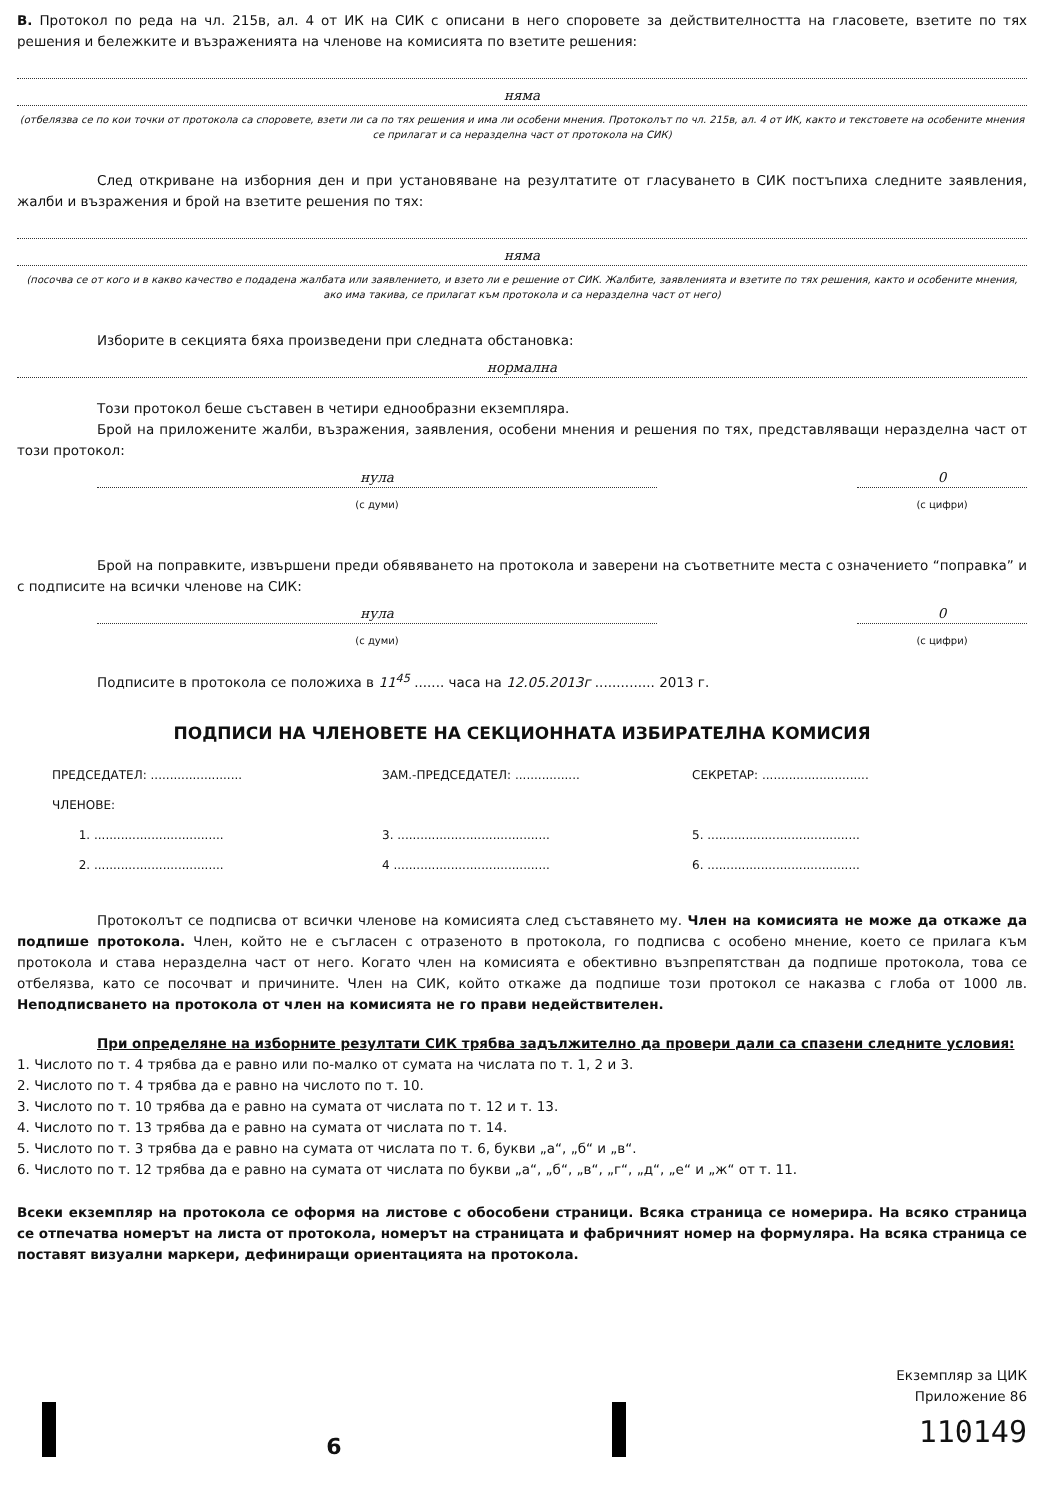В. Протокол по реда на чл. 215в, ал. 4 от ИК на СИК с описани в него споровете за действителността на гласовете, взетите по тях решения и бележките и възраженията на членове на комисията по взетите решения:
няма
(отбелязва се по кои точки от протокола са споровете, взети ли са по тях решения и има ли особени мнения. Протоколът по чл. 215в, ал. 4 от ИК, както и текстовете на особените мнения се прилагат и са неразделна част от протокола на СИК)
След откриване на изборния ден и при установяване на резултатите от гласуването в СИК постъпиха следните заявления, жалби и възражения и брой на взетите решения по тях:
няма
(посочва се от кого и в какво качество е подадена жалбата или заявлението, и взето ли е решение от СИК. Жалбите, заявленията и взетите по тях решения, както и особените мнения, ако има такива, се прилагат към протокола и са неразделна част от него)
Изборите в секцията бяха произведени при следната обстановка:
нормална
Този протокол беше съставен в четири еднообразни екземпляра.
Брой на приложените жалби, възражения, заявления, особени мнения и решения по тях, представляващи неразделна част от този протокол:
нула
(с думи)
0
(с цифри)
Брой на поправките, извършени преди обявяването на протокола и заверени на съответните места с означението “поправка” и с подписите на всички членове на СИК:
нула
(с думи)
0
(с цифри)
Подписите в протокола се положиха в 11<sup>45</sup> ....... часа на 12.05.2013г .............. 2013 г.
ПОДПИСИ НА ЧЛЕНОВЕТЕ НА СЕКЦИОННАТА ИЗБИРАТЕЛНА КОМИСИЯ
ПРЕДСЕДАТЕЛ: ........................
ЗАМ.-ПРЕДСЕДАТЕЛ: .................
СЕКРЕТАР: ............................
ЧЛЕНОВЕ:
1. ..................................
3. ........................................
5. ........................................
2. ..................................
4 .........................................
6. ........................................
Протоколът се подписва от всички членове на комисията след съставянето му. Член на комисията не може да откаже да подпише протокола. Член, който не е съгласен с отразеното в протокола, го подписва с особено мнение, което се прилага към протокола и става неразделна част от него. Когато член на комисията е обективно възпрепятстван да подпише протокола, това се отбелязва, като се посочват и причините. Член на СИК, който откаже да подпише този протокол се наказва с глоба от 1000 лв. Неподписването на протокола от член на комисията не го прави недействителен.
При определяне на изборните резултати СИК трябва задължително да провери дали са спазени следните условия:
1. Числото по т. 4 трябва да е равно или по-малко от сумата на числата по т. 1, 2 и 3.
2. Числото по т. 4 трябва да е равно на числото по т. 10.
3. Числото по т. 10 трябва да е равно на сумата от числата по т. 12 и т. 13.
4. Числото по т. 13 трябва да е равно на сумата от числата по т. 14.
5. Числото по т. 3 трябва да е равно на сумата от числата по т. 6, букви „а“, „б“ и „в“.
6. Числото по т. 12 трябва да е равно на сумата от числата по букви „а“, „б“, „в“, „г“, „д“, „е“ и „ж“ от т. 11.
Всеки екземпляр на протокола се оформя на листове с обособени страници. Всяка страница се номерира. На всяко страница се отпечатва номерът на листа от протокола, номерът на страницата и фабричният номер на формуляра. На всяка страница се поставят визуални маркери, дефиниращи ориентацията на протокола.
6
Екземпляр за ЦИК
Приложение 86
110149